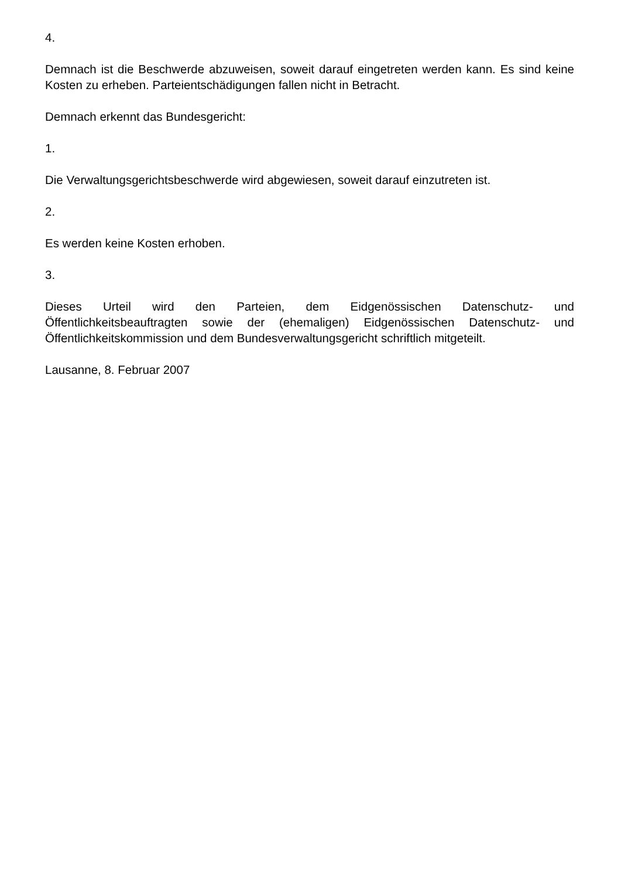4.
Demnach ist die Beschwerde abzuweisen, soweit darauf eingetreten werden kann. Es sind keine Kosten zu erheben. Parteientschädigungen fallen nicht in Betracht.
Demnach erkennt das Bundesgericht:
1.
Die Verwaltungsgerichtsbeschwerde wird abgewiesen, soweit darauf einzutreten ist.
2.
Es werden keine Kosten erhoben.
3.
Dieses Urteil wird den Parteien, dem Eidgenössischen Datenschutz- und Öffentlichkeitsbeauftragten sowie der (ehemaligen) Eidgenössischen Datenschutz- und Öffentlichkeitskommission und dem Bundesverwaltungsgericht schriftlich mitgeteilt.
Lausanne, 8. Februar 2007